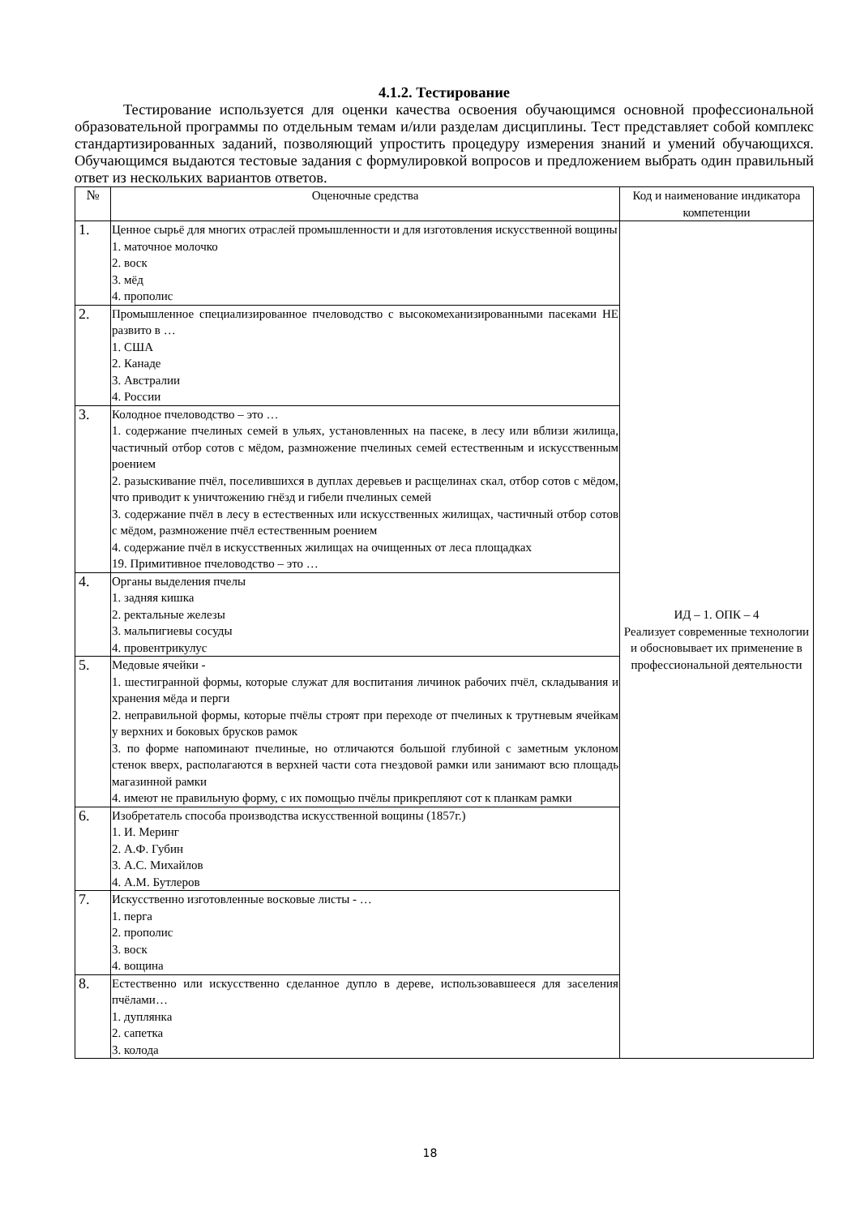4.1.2. Тестирование
Тестирование используется для оценки качества освоения обучающимся основной профессиональной образовательной программы по отдельным темам и/или разделам дисциплины. Тест представляет собой комплекс стандартизированных заданий, позволяющий упростить процедуру измерения знаний и умений обучающихся. Обучающимся выдаются тестовые задания с формулировкой вопросов и предложением выбрать один правильный ответ из нескольких вариантов ответов.
| № | Оценочные средства | Код и наименование индикатора компетенции |
| --- | --- | --- |
| 1. | Ценное сырьё для многих отраслей промышленности и для изготовления искусственной вощины 1. маточное молочко 2. воск 3. мёд 4. прополис | ИД – 1. ОПК – 4 Реализует современные технологии и обосновывает их применение в профессиональной деятельности |
| 2. | Промышленное специализированное пчеловодство с высокомеханизированными пасеками НЕ развито в … 1. США 2. Канаде 3. Австралии 4. России | |
| 3. | Колодное пчеловодство – это … 1. содержание пчелиных семей в ульях, установленных на пасеке, в лесу или вблизи жилища, частичный отбор сотов с мёдом, размножение пчелиных семей естественным и искусственным роением 2. разыскивание пчёл, поселившихся в дуплах деревьев и расщелинах скал, отбор сотов с мёдом, что приводит к уничтожению гнёзд и гибели пчелиных семей 3. содержание пчёл в лесу в естественных или искусственных жилищах, частичный отбор сотов с мёдом, размножение пчёл естественным роением 4. содержание пчёл в искусственных жилищах на очищенных от леса площадках 19. Примитивное пчеловодство – это … | |
| 4. | Органы выделения пчелы 1. задняя кишка 2. ректальные железы 3. мальпигиевы сосуды 4. провентрикулус | |
| 5. | Медовые ячейки - 1. шестигранной формы, которые служат для воспитания личинок рабочих пчёл, складывания и хранения мёда и перги 2. неправильной формы, которые пчёлы строят при переходе от пчелиных к трутневым ячейкам у верхних и боковых брусков рамок 3. по форме напоминают пчелиные, но отличаются большой глубиной с заметным уклоном стенок вверх, располагаются в верхней части сота гнездовой рамки или занимают всю площадь магазинной рамки 4. имеют не правильную форму, с их помощью пчёлы прикрепляют сот к планкам рамки | |
| 6. | Изобретатель способа производства искусственной вощины (1857г.) 1. И. Меринг 2. А.Ф. Губин 3. А.С. Михайлов 4. А.М. Бутлеров | |
| 7. | Искусственно изготовленные восковые листы - … 1. перга 2. прополис 3. воск 4. вощина | |
| 8. | Естественно или искусственно сделанное дупло в дереве, использовавшееся для заселения пчёлами… 1. дуплянка 2. сапетка 3. колода | |
18